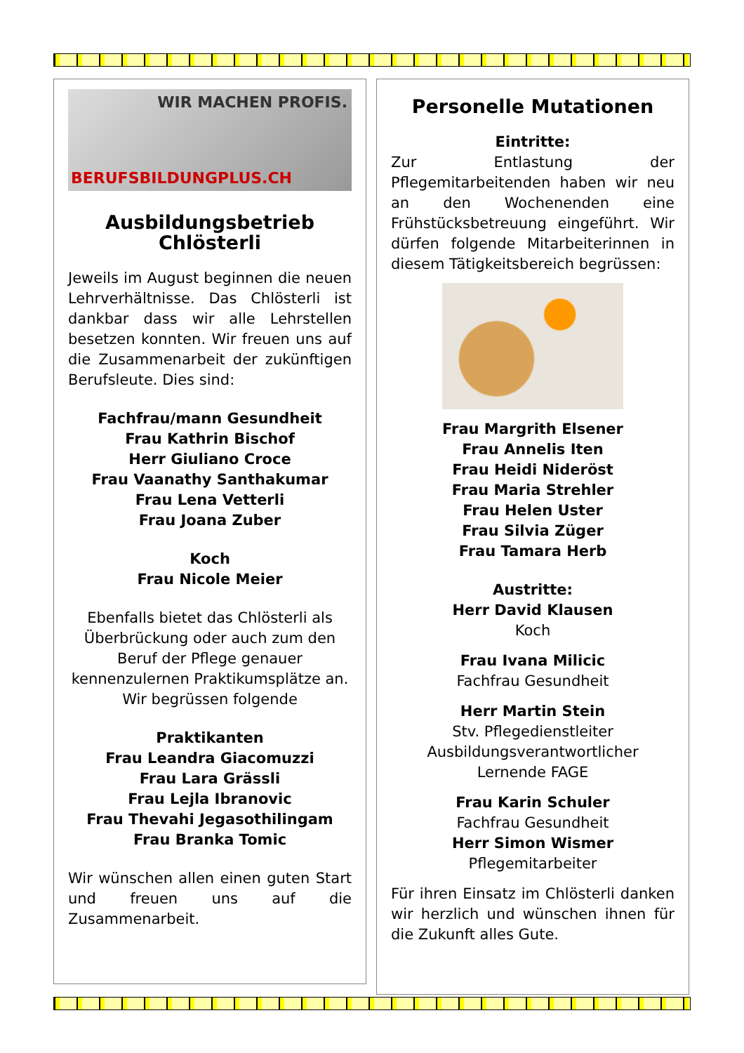WIR MACHEN PROFIS.
BERUFSBILDUNGPLUS.CH
Ausbildungsbetrieb Chlösterli
Jeweils im August beginnen die neuen Lehrverhältnisse. Das Chlösterli ist dankbar dass wir alle Lehrstellen besetzen konnten. Wir freuen uns auf die Zusammenarbeit der zukünftigen Berufsleute. Dies sind:
Fachfrau/mann Gesundheit
Frau Kathrin Bischof
Herr Giuliano Croce
Frau Vaanathy Santhakumar
Frau Lena Vetterli
Frau Joana Zuber
Koch
Frau Nicole Meier
Ebenfalls bietet das Chlösterli als Überbrückung oder auch zum den Beruf der Pflege genauer kennenzulernen Praktikumsplätze an. Wir begrüssen folgende
Praktikanten
Frau Leandra Giacomuzzi
Frau Lara Grässli
Frau Lejla Ibranovic
Frau Thevahi Jegasothilingam
Frau Branka Tomic
Wir wünschen allen einen guten Start und freuen uns auf die Zusammenarbeit.
Personelle Mutationen
Eintritte:
Zur Entlastung der Pflegemitarbeitenden haben wir neu an den Wochenenden eine Frühstücksbetreuung eingeführt. Wir dürfen folgende Mitarbeiterinnen in diesem Tätigkeitsbereich begrüssen:
Frau Margrith Elsener
Frau Annelis Iten
Frau Heidi Nideröst
Frau Maria Strehler
Frau Helen Uster
Frau Silvia Züger
Frau Tamara Herb
Austritte:
Herr David Klausen
Koch
Frau Ivana Milicic
Fachfrau Gesundheit
Herr Martin Stein
Stv. Pflegedienstleiter
Ausbildungsverantwortlicher
Lernende FAGE
Frau Karin Schuler
Fachfrau Gesundheit
Herr Simon Wismer
Pflegemitarbeiter
Für ihren Einsatz im Chlösterli danken wir herzlich und wünschen ihnen für die Zukunft alles Gute.